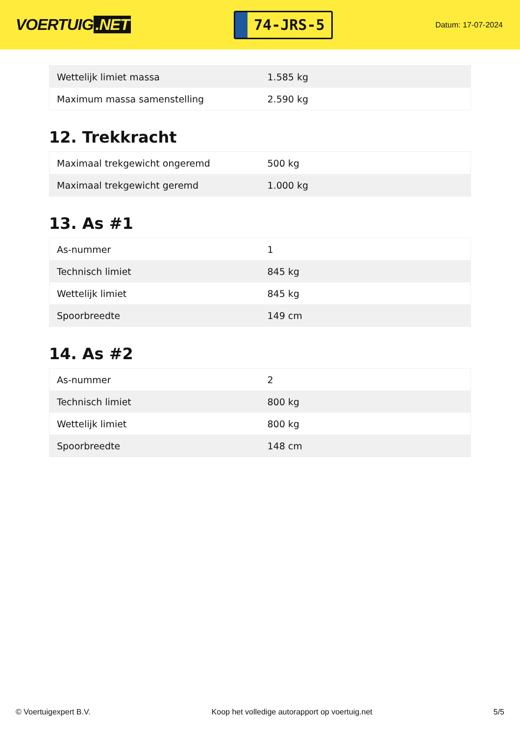VOERTUIG.NET
74-JRS-5
Datum: 17-07-2024
| Wettelijk limiet massa | 1.585 kg |
| Maximum massa samenstelling | 2.590 kg |
12. Trekkracht
| Maximaal trekgewicht ongeremd | 500 kg |
| Maximaal trekgewicht geremd | 1.000 kg |
13. As #1
| As-nummer | 1 |
| Technisch limiet | 845 kg |
| Wettelijk limiet | 845 kg |
| Spoorbreedte | 149 cm |
14. As #2
| As-nummer | 2 |
| Technisch limiet | 800 kg |
| Wettelijk limiet | 800 kg |
| Spoorbreedte | 148 cm |
© Voertuigexpert B.V. Koop het volledige autorapport op voertuig.net 5/5